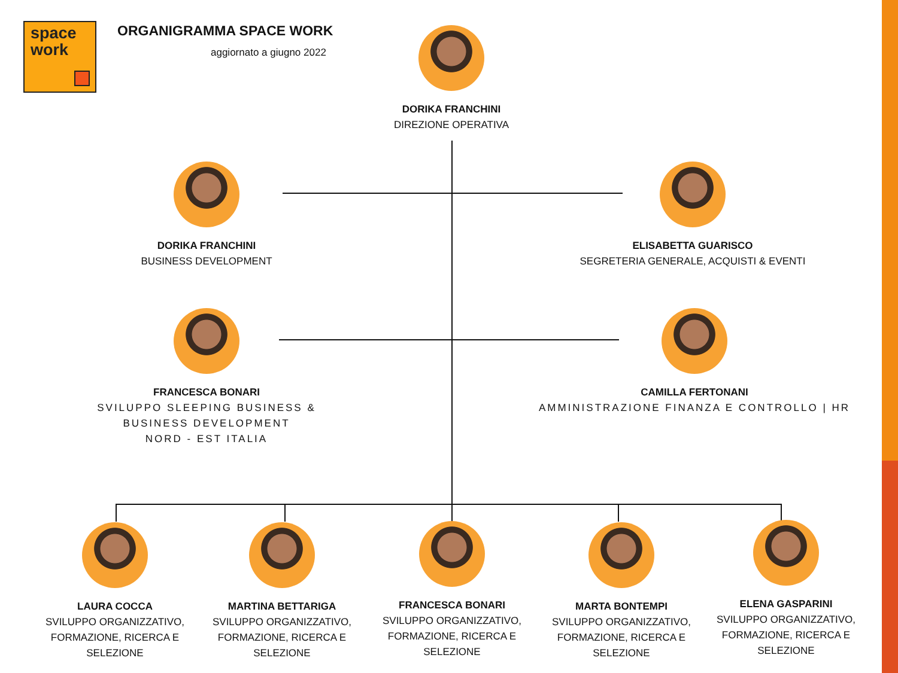space
work
ORGANIGRAMMA SPACE WORK
aggiornato a giugno 2022
DORIKA FRANCHINI
DIREZIONE OPERATIVA
DORIKA FRANCHINI
BUSINESS DEVELOPMENT
ELISABETTA GUARISCO
SEGRETERIA GENERALE, ACQUISTI & EVENTI
FRANCESCA BONARI
SVILUPPO SLEEPING BUSINESS &
BUSINESS DEVELOPMENT
NORD - EST ITALIA
CAMILLA FERTONANI
AMMINISTRAZIONE FINANZA E CONTROLLO | HR
LAURA COCCA
SVILUPPO ORGANIZZATIVO,
FORMAZIONE, RICERCA E
SELEZIONE
MARTINA BETTARIGA
SVILUPPO ORGANIZZATIVO,
FORMAZIONE, RICERCA E
SELEZIONE
FRANCESCA BONARI
SVILUPPO ORGANIZZATIVO,
FORMAZIONE, RICERCA E
SELEZIONE
MARTA BONTEMPI
SVILUPPO ORGANIZZATIVO,
FORMAZIONE, RICERCA E
SELEZIONE
ELENA GASPARINI
SVILUPPO ORGANIZZATIVO,
FORMAZIONE, RICERCA E
SELEZIONE